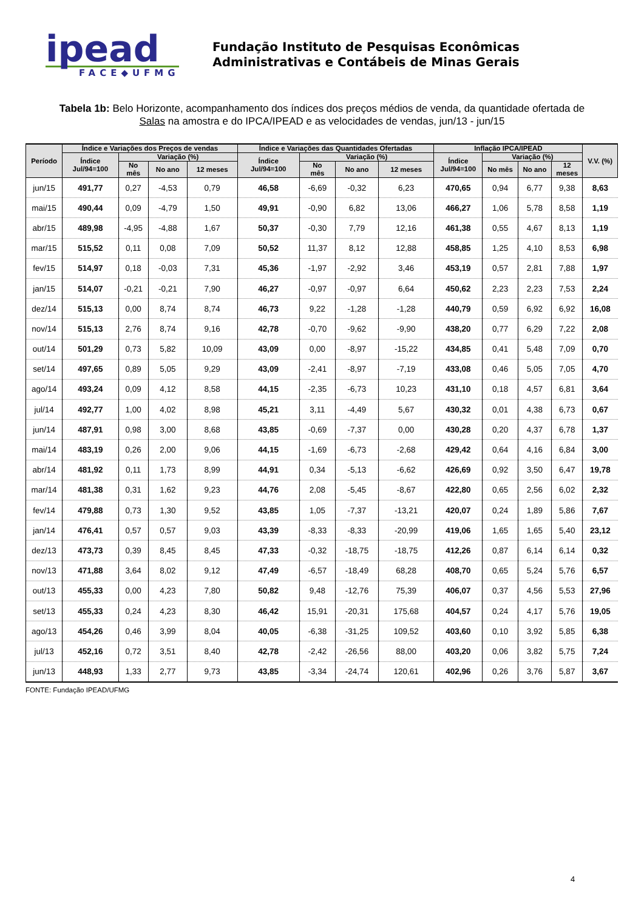ipead
FACE◆UFMG
Fundação Instituto de Pesquisas Econômicas
Administrativas e Contábeis de Minas Gerais
Tabela 1b: Belo Horizonte, acompanhamento dos índices dos preços médios de venda, da quantidade ofertada de Salas na amostra e do IPCA/IPEAD e as velocidades de vendas, jun/13 - jun/15
| Período | Índice e Variações dos Preços de vendas | | | | Índice e Variações das Quantidades Ofertadas | | | | Inflação IPCA/IPEAD | | | | V.V. (%) |
| --- | --- | --- | --- | --- | --- | --- | --- | --- | --- | --- | --- | --- | --- |
| | Índice Jul/94=100 | Variação (%) | | | Índice Jul/94=100 | Variação (%) | | | Índice Jul/94=100 | Variação (%) | | | |
| | | No mês | No ano | 12 meses | | No mês | No ano | 12 meses | | No mês | No ano | 12 meses | |
| jun/15 | 491,77 | 0,27 | -4,53 | 0,79 | 46,58 | -6,69 | -0,32 | 6,23 | 470,65 | 0,94 | 6,77 | 9,38 | 8,63 |
| mai/15 | 490,44 | 0,09 | -4,79 | 1,50 | 49,91 | -0,90 | 6,82 | 13,06 | 466,27 | 1,06 | 5,78 | 8,58 | 1,19 |
| abr/15 | 489,98 | -4,95 | -4,88 | 1,67 | 50,37 | -0,30 | 7,79 | 12,16 | 461,38 | 0,55 | 4,67 | 8,13 | 1,19 |
| mar/15 | 515,52 | 0,11 | 0,08 | 7,09 | 50,52 | 11,37 | 8,12 | 12,88 | 458,85 | 1,25 | 4,10 | 8,53 | 6,98 |
| fev/15 | 514,97 | 0,18 | -0,03 | 7,31 | 45,36 | -1,97 | -2,92 | 3,46 | 453,19 | 0,57 | 2,81 | 7,88 | 1,97 |
| jan/15 | 514,07 | -0,21 | -0,21 | 7,90 | 46,27 | -0,97 | -0,97 | 6,64 | 450,62 | 2,23 | 2,23 | 7,53 | 2,24 |
| dez/14 | 515,13 | 0,00 | 8,74 | 8,74 | 46,73 | 9,22 | -1,28 | -1,28 | 440,79 | 0,59 | 6,92 | 6,92 | 16,08 |
| nov/14 | 515,13 | 2,76 | 8,74 | 9,16 | 42,78 | -0,70 | -9,62 | -9,90 | 438,20 | 0,77 | 6,29 | 7,22 | 2,08 |
| out/14 | 501,29 | 0,73 | 5,82 | 10,09 | 43,09 | 0,00 | -8,97 | -15,22 | 434,85 | 0,41 | 5,48 | 7,09 | 0,70 |
| set/14 | 497,65 | 0,89 | 5,05 | 9,29 | 43,09 | -2,41 | -8,97 | -7,19 | 433,08 | 0,46 | 5,05 | 7,05 | 4,70 |
| ago/14 | 493,24 | 0,09 | 4,12 | 8,58 | 44,15 | -2,35 | -6,73 | 10,23 | 431,10 | 0,18 | 4,57 | 6,81 | 3,64 |
| jul/14 | 492,77 | 1,00 | 4,02 | 8,98 | 45,21 | 3,11 | -4,49 | 5,67 | 430,32 | 0,01 | 4,38 | 6,73 | 0,67 |
| jun/14 | 487,91 | 0,98 | 3,00 | 8,68 | 43,85 | -0,69 | -7,37 | 0,00 | 430,28 | 0,20 | 4,37 | 6,78 | 1,37 |
| mai/14 | 483,19 | 0,26 | 2,00 | 9,06 | 44,15 | -1,69 | -6,73 | -2,68 | 429,42 | 0,64 | 4,16 | 6,84 | 3,00 |
| abr/14 | 481,92 | 0,11 | 1,73 | 8,99 | 44,91 | 0,34 | -5,13 | -6,62 | 426,69 | 0,92 | 3,50 | 6,47 | 19,78 |
| mar/14 | 481,38 | 0,31 | 1,62 | 9,23 | 44,76 | 2,08 | -5,45 | -8,67 | 422,80 | 0,65 | 2,56 | 6,02 | 2,32 |
| fev/14 | 479,88 | 0,73 | 1,30 | 9,52 | 43,85 | 1,05 | -7,37 | -13,21 | 420,07 | 0,24 | 1,89 | 5,86 | 7,67 |
| jan/14 | 476,41 | 0,57 | 0,57 | 9,03 | 43,39 | -8,33 | -8,33 | -20,99 | 419,06 | 1,65 | 1,65 | 5,40 | 23,12 |
| dez/13 | 473,73 | 0,39 | 8,45 | 8,45 | 47,33 | -0,32 | -18,75 | -18,75 | 412,26 | 0,87 | 6,14 | 6,14 | 0,32 |
| nov/13 | 471,88 | 3,64 | 8,02 | 9,12 | 47,49 | -6,57 | -18,49 | 68,28 | 408,70 | 0,65 | 5,24 | 5,76 | 6,57 |
| out/13 | 455,33 | 0,00 | 4,23 | 7,80 | 50,82 | 9,48 | -12,76 | 75,39 | 406,07 | 0,37 | 4,56 | 5,53 | 27,96 |
| set/13 | 455,33 | 0,24 | 4,23 | 8,30 | 46,42 | 15,91 | -20,31 | 175,68 | 404,57 | 0,24 | 4,17 | 5,76 | 19,05 |
| ago/13 | 454,26 | 0,46 | 3,99 | 8,04 | 40,05 | -6,38 | -31,25 | 109,52 | 403,60 | 0,10 | 3,92 | 5,85 | 6,38 |
| jul/13 | 452,16 | 0,72 | 3,51 | 8,40 | 42,78 | -2,42 | -26,56 | 88,00 | 403,20 | 0,06 | 3,82 | 5,75 | 7,24 |
| jun/13 | 448,93 | 1,33 | 2,77 | 9,73 | 43,85 | -3,34 | -24,74 | 120,61 | 402,96 | 0,26 | 3,76 | 5,87 | 3,67 |
FONTE: Fundação IPEAD/UFMG
4